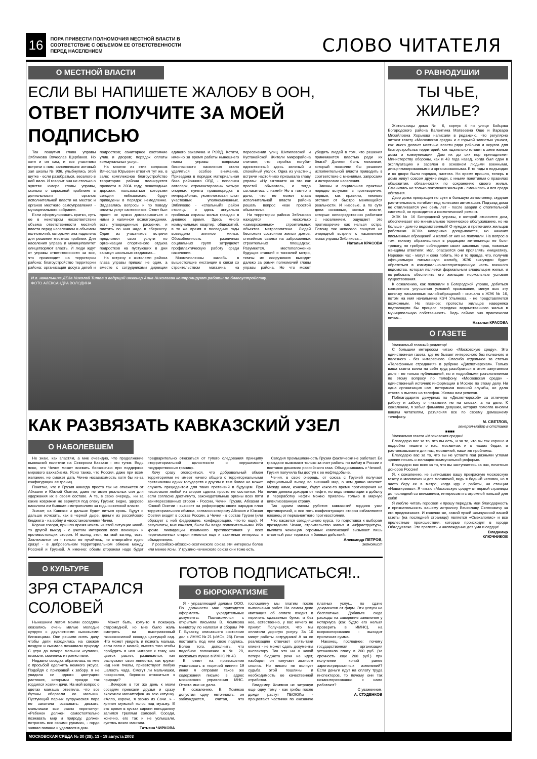16
ПОРА ПРИВЕСТИ ПОЛНОМОЧИЯ МЕСТНОЙ ВЛАСТИ В СООТВЕТСТВИЕ С ОБЪЕМОМ ЕЕ ОТВЕТСТВЕННОСТИ ПЕРЕД НАСЕЛЕНИЕМ
СЛОВО ЧИТАТЕЛЯ
О МЕСТНОЙ ВЛАСТИ
ЕСЛИ ВЫ НАПИШЕТЕ ЖАЛОБУ В ООН,
ОТВЕТ ПОЛУЧИТЕ ЗА МОЕЙ ПОДПИСЬЮ
Так пошутил глава управы Зябликова Вячеслав Щербаков. Но хотя и он сам, и все участники встречи с ним, заполнившие актовый зал школы № 936, улыбнулись этой шутке - если разобраться, веселого в ней мало. И говорит она не столько о чувстве юмора главы управы, сколько о серьезной проблеме в деятельности органов исполнительной власти на местах и органов местного самоуправления - муниципального собрания.
Если сформулировать кратко, суть ее в некотором несоответствии объема ответственности местной власти перед населением и объемом полномочий, которыми она наделена для решения местных проблем. Для населения управа и муниципалитет олицетворяют власть. И люди ждут от управы ответственности за все, что происходит на территории района: благоустройство территории района; организация досуга детей и подростков; санитарное состояние улиц и дворов; порядок оплаты коммунальных услуг...
На многие из этих вопросов Вячеслав Юрьевич ответил тут же, в зале: комплексное благоустройство территории района планируется провести в 2004 году, пешеходные дорожки, пользоваться которыми сегодня небезопасно, будут приведены в порядок немедленно. Задавались вопросы и по поводу оплаты услуг сантехников. Ответ был прост: не нужно договариваться с ними о наличном вознаграждении, есть утвержденные расценки, и платить по ним надо в сберкассу. Один из участников встречи предложил свои услуги по организации спортивного отдыха подростков на пустующих в дни каникул школьных стадионах...
На встречу с жителями района глава управы пришел не один, а вместе с сотрудниками дирекции единого заказчика и РОВД. Кстати, именно за время работы нынешнего главы управы вопросам безопасности населения стало уделяться особое внимание. Приведена в порядок материальная база районного ОВД - пополнен автопарк, отремонтированы четыре опорных пункта правопорядка в микрорайонах, укомплектован штат участковых уполномоченных. Зябликово - «спальный» район столицы, и здесь актуальна проблема охраны жилья граждан в дневное время. Здесь много коммунальных квартир, общежитий, в то же время в последние годы возведено элитное жилье. Обособленность различных социальных групп затрудняет профилактическую работу среди населения.
Многочисленны жалобы в вышестоящие инстанции в связи со строительством магазина на пересечении улиц Шипиловской и Кустанайской. Жители микрорайона считают, что стройка погубит единственный здесь зеленый и спокойный уголок. Одна из участниц встречи настойчиво призывала главу управы: «Ну взгляните на это как простой обыватель, и тогда согласитесь с нами!» Но в том-то и дело, что не может глава исполнительной власти района решать вопрос «как простой обыватель».
На территории района Зябликово находятся несколько «замороженных» строительных объектов метрополитена. Людей беспокоит состояние жилых домов, стихийные свалки на заброшенных строительных площадках. Разумеется, местоположение будущих станций и тоннелей метро, темпы их сооружения выходят далеко за рамки полномочий главы управы района. Но что может убедить людей в том, что решения принимаются властью ради их блага? Должен быть механизм, который позволял бы решения исполнительной власти приводить в соответствие с мнениями, запросами и интересами населения.
Законы и социальная практика нередко вступают в противоречие, первые, как правило, немного отстают от быстро меняющейся реальности. И низовые, а по сути дела основные, звенья власти, которые непосредственно работают с населением, ощущают это противоречие как нельзя остро. Потому так невесело пошутил на очередной встрече с населением глава управы Зябликова...
Наталья КРАСОВА
И.о. начальника ДЕЗа Николай Титов и ведущий инженер Анна Николаева контролируют работы по благоустройству.
ФОТО АЛЕКСАНДРА ВОЛОДИНА
КАК РАЗВЯЗАТЬ КАВКАЗСКИЙ УЗЕЛ
О НАБОЛЕВШЕМ
Не знаю, как властям, а мне очевидно, что продолжение нынешней политики на Северном Кавказе - это тупик. Ведь ясно, что Чечня может воевать бесконечно при поддержке мирового ваххабизма. Ясно также, что Россия, даже при всем желании, не сможет дать Чечне независимость хотя бы из-за конфигурации ее границ.
Понятно, что и Грузия никогда просто так не откажется от Абхазии и Южной Осетии, даже не имея реальных сил для удержания их в своем составе. А те, в свою очередь, ни за какие коврижки не вернутся под опеку Грузии: видно, здорово насолила им бывшая «метрополия» за годы советской власти.
Значит, на Кавказе и дальше будет литься кровь. Будут и дальше исчезать, как в черной дыре, деньги из российского бюджета - на войну и «восстановление» Чечни.
Короче говоря, пришло время искать из этой ситуации какой-то другой выход - с учетом интересов всех воюющих и противостоящих сторон. И выход этот, на мой взгляд, есть. Заключается он - только не пугайтесь, не отвергайте идею сразу! - в добровольном территориальном обмене между Россией и Грузией. А именно: обеим сторонам надо будет предварительно отказаться от тупого следования принципу «территориальной целостности и нерушимости государственных границ».
Хочу сразу оговориться, что добровольный обмен территориями не имеет ничего общего с территориальными претензиями одних государств к другим и тем более не может служить прецедентом для таких претензий в будущем. При несогласии любой из сторон сделка просто не состоится. Но если согласие достигнуто, законодательные органы всех пяти заинтересованных сторон - России, Чечни, Грузии, Абхазии и Южной Осетии - выносят на референдум своих народов план территориального обмена, согласно которому Абхазия и Южная Осетия входят в состав России, а Чечня - в состав Грузии (или образует с ней федерацию, конфедерацию, что-то еще). И результаты, мне кажется, были бы везде положительными. Ибо кроме ликвидации взаимного противостояния у всех перечисленных сторон имеются еще и взаимные интересы к объединению.
У российско-абхазско-осетинского союза эти интересы более или менее ясны. У грузино-чеченского союза они тоже есть.
Сегодня промышленность Грузии фактически не работает. Ее граждане выживают только за счет работы по найму в России и поставок дешевого российского газа. Объединившись с Чечней, Грузия получила бы доступ к ее нефтедобыче.
Чечня, в свою очередь, от союза с Грузией получает официальный выход во внешний мир, о чем давно мечтает. Между ними, конечно, будут какое-то время противоречия на почве дележа доходов от нефти, но ведь инвестиции в добычу и переработку нефти можно привлечь только в мирную цивилизованную страну.
Так одним махом рубится кавказский гордиев узел противоречий, и все пять конфликтующих сторон избавляются наконец от перманентного противостояния.
Что касается сегодняшнего курса, то подготовка к выборам президента Чечни, строительство жилья и инфраструктуры, выплата чеченцам огромных компенсаций вызывает лишь ответный рост терактов и боевых действий.
Александр ПЕТРОВ,
экономист
О КУЛЬТУРЕ
ЗРЯ СТАРАЛСЯ СОЛОВЕЙ
Нынешним летом моими соседями оказались очень милые молодые супруги с двухлетними сыновьями-близнецами. Они решили снять дачу, чтобы дети находились на свежем воздухе и сызмала познавали природу. С утра до вечера малыши «гулили», плакали, смеялись и громко пели.
Недавно соседка обратилась ко мне с просьбой одолжить немного уксуса. Подойдя с приправой к забору, я не увидела ни одного цветущего растения, которыми прежде так гордился хозяин дачи. На мой вопрос о цветах мамаша ответила, что все бутоны оборвали ее малыши. Пустующий парник супружеская пара не захотела осваивать: дескать, мальчишки все равно перетопчут. «Ребенок должен самостоятельно познавать мир и природу, должен потрогать все своими руками», - гордо заявил папаша и удалился в дом.
Может быть, кому-то я покажусь старомодной, но мне было жаль смотреть на выстриженный газонокосилкой некогда цветущий сад. Что может увидеть и познать малыш, если папа с мамой, вместо того чтобы пробудить в нем интерес к тому, как цветок растет, развивается, как распускает свои лепестки, как кружат над ним пчелы, приветствуют любую шалость чада. Смогут ли мальчишки, повзрослев, бережно относиться к природе?
...Вечером в тот же день к моим соседям приехали друзья и сразу включили магнитофон на всю катушку. «Алло, короче, я звоню из Сочи...» - хрипел мужской голос под музыку. В это время в кустах сирени неподалеку залился трелями соловей. Соседи, конечно, его так и не услышали, суетясь возле мангала.
Татьяна ЧИРКОВА
ГОТОВ ПОДПИСАТЬСЯ!..
О БЮРОКРАТИЗМЕ
Я - управляющий делами ООО. По должности мне приходится оформлять учредительные документы. Познакомился с открытым письмом В. Хомякова министру по налогам и сборам РФ Г. Букаеву, описавшего состояние дел в ИМНС № 21 («МС», 28). Готов поставить под ним свою подпись. Более того, дополнить, что подобное положение в № 28, несколько лучше в ИМНС № 43.
В ответ на приглашение участвовать в «горячей линии» 19 июня я отправил такое же содержания письмо в адрес московского управления МНС. Ответа мне не дали.
К сожалению, В. Хомяков допустил одну неточность: он заблуждается, считая, что госпошлину мы платим после выполнения работ. На самом деле квитанция об оплате входит в перечень сдаваемых бумаг, и без нее, естественно, у вас ничего не примут. Получается, что мы оплатили дорогую услугу. За 10 минут работы сотрудника! А за ее реализацию отвечает опять-таки клиент - не может сдать документы инспектору. Так что ни о какой потере бюджета речи не идет, наоборот, он получает авансом сполна. Но никого не волнует судьба этой пошлины и необходимость ее качественной отработки.
Владимир Хомяков не затронул еще одну тему - как грибы после дождя растут ПБОЮЛы - процветают частники по оказанию платных услуг... по сдаче документов от фирм. Эти услуги не бесплатные. Добавьте сюда расходы на заверение заявления у нотариуса (как будто его нельзя проверить в ИМНС), на ксерокопирование - выходит приличная сумма.
Наконец, последнее: почему государственная организация установила плату в 200 руб. (за срочность еще 200 руб.) при получении копий ранее зарегистрированных изменений? Если деньги идут на оплату труда инспекторов, то почему они так незаинтересованно с нами работают?
С уважением,
А. СТУДЕНКОВ
О РАВНОДУШИИ
ТЫ ЧЬЕ, ЖИЛЬЕ?
Жительницы дома № 6, корпус 4 по улице Бойцова Богородского района Валентина Матвеевна Оше и Варвара Михайловна Хорькова написали в редакцию, что регулярно читают газету «Московская среда» и с горькой завистью узнают, как много делают местные власти ряда районов и округов для благоустройства территорий, как тщательно готовят к зиме жилые дома и коммуникации. Дом их до сих пор принадлежит Министерству обороны, как и 43 года назад, когда был сдан в эксплуатацию и заселен в основном людьми военными, дисциплинированными и организованными. В те годы в подъездах и во дворе были порядок, чистота. Но время прошло, теперь в доме живут совсем другие люди, с иными понятиями о правилах общежития, обязанностях по сохранению своего жилья. Сменились не только поколения жильцов - сменилась и вся среда обитания.
Двор дома превращен по сути в большую автостоянку, скудная растительность погибает под колесами автомашин. Подъезд дома не отапливается уже семь лет - после аварии с отопительной системой, не проводится и косметический ремонт.
ЖЭК № 16 Богородской управы, к которой относится дом, обеспечивает его минимальное техническое обслуживание, но не больше - дом-то ведомственный! О нуждах и претензиях жильцов работники ЖЭКа наверняка догадываются, но никаких письменных обращений и жалоб от них не получали. На вопрос о том, почему обратившиеся в редакцию жительницы не бьют тревогу, не требуют соблюдения своих законных прав, пожилые женщины ответили: мол, опасаются они проявлять инициативу. Неровен час - могут и окна побить. Но и то правда, что, получив официальную письменную жалобу, ЖЭК вынужден будет обратиться в коммунально-эксплуатационную часть военного ведомства, которая является формальным владельцем жилья, и потребовать обеспечить его жильцам нормальные условия существования.
К сожалению, как пояснили в Богородской управе, добиться конкретного улучшения условий проживания, минуя всю эту цепочку письменных жалоб-обращений - сначала в ЖЭК № 16, потом на имя начальника КЭЧ Ульянова, - не представляется возможным. Но главное: протесты жильцов наверняка подтолкнули бы процесс передачи ведомственного жилья в муниципальную собственность. Ведь сейчас оно практически ничье...
Наталья КРАСОВА
О ГАЗЕТЕ
Уважаемый главный редактор!
С большим интересом читаю «Московскую среду». Это единственная газета, где не бывает интересного без полезного и полезного - без интересного. Спасибо отдельное за статью «Телефонные страдания» в рубрике «Диспетчерская». Только ваша газета взяла на себя труд разобраться в этом запутанном деле - не только публикацией, но и подробными разъяснениями по этому вопросу по телефону. «Московская среда» - единственный источник информации в Москве по этому делу. Ни одна организация нам, ветеранам военной службы, не дала ответа о льготах на телефон. Желаю вам успехов.
Поблагодарите дежурных по «Диспетчерской» за отличную работу и заботу о читателях не на словах, а на деле. К сожалению, я забыл фамилию девушки, которая помогла многим вашим читателям, разъясняя все по своему домашнему телефону.
М. СВЕТЛОВ,
генерал-майор в отставке
■■■■
Уважаемая газета «Московская среда»!
Благодарю вас за то, что вы есть, и за то, что вы так хорошо и подробно пишете о нас, москвичах и о наших бедах, и растолковываете для нас, москвичей, наши же проблемы.
Благодарю вас за то, что вы не устаете под разными углами зрения писать о жилищно-коммунальной реформе.
Благодарю вас всех за то, что вы заступаетесь за нас, почетных доноров России!
Я, к сожалению, не выписываю вашу прекрасную московскую газету о москвичах и для москвичей, ведь я бедный человек, но я часто беру ее в метро, когда иду с работы, на станции «Новогиреево». Я читаю «Московскую среду» от первой страницы до последней со вниманием, интересом и с огромной пользой для себя!
Я люблю читать гороскоп и прошу передать мои благодарность и признательность вашему астрологу Вячеславу Селяховичу за его предсказания. И конечно же, самой яркой жемчужиной вашей газеты (на последней странице) является «Смехаполис» и все прелестные происшествия, которые происходят в городе Обалдуевске. Это прелесть и наслаждение для ума и сердца!
Владимир
КЛЮЧНИКОВ
МОСКОВСКАЯ СРЕДА № 30 (38), 13 - 19 августа 2003